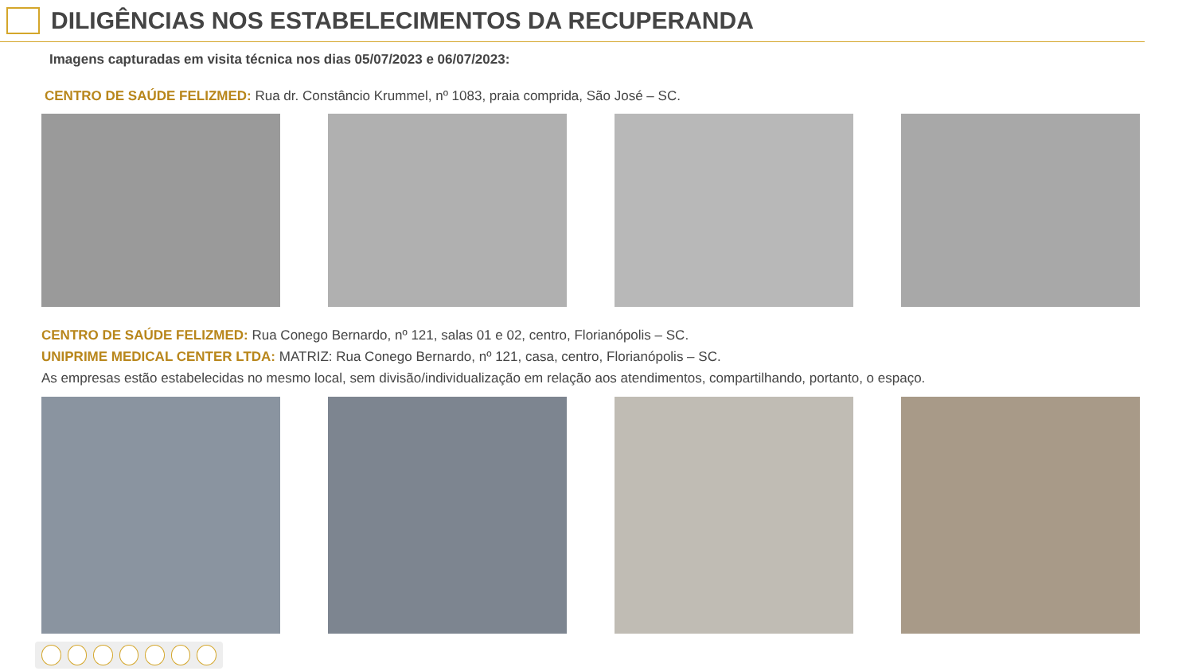DILIGÊNCIAS NOS ESTABELECIMENTOS DA RECUPERANDA
Imagens capturadas em visita técnica nos dias 05/07/2023 e 06/07/2023:
CENTRO DE SAÚDE FELIZMED: Rua dr. Constâncio Krummel, nº 1083, praia comprida, São José – SC.
CENTRO DE SAÚDE FELIZMED: Rua Conego Bernardo, nº 121, salas 01 e 02, centro, Florianópolis – SC.
UNIPRIME MEDICAL CENTER LTDA: MATRIZ: Rua Conego Bernardo, nº 121, casa, centro, Florianópolis – SC.
As empresas estão estabelecidas no mesmo local, sem divisão/individualização em relação aos atendimentos, compartilhando, portanto, o espaço.